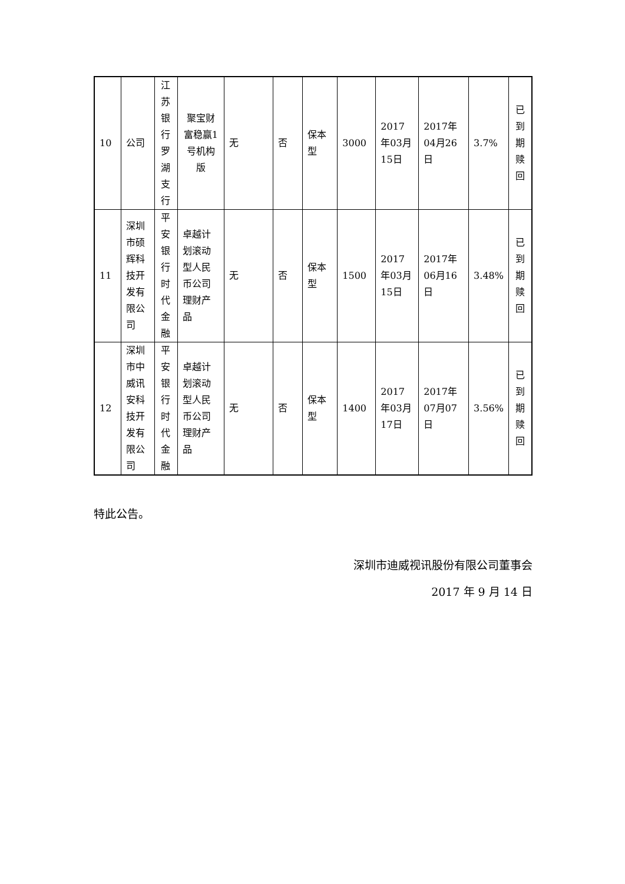| 10 | 公司 | 江苏银行罗湖支行 | 聚宝财富稳赢1号机构版 | 无 | 否 | 保本型 | 3000 | 2017年03月15日 | 2017年04月26日 | 3.7% | 已到期赎回 |
| 11 | 深圳市硕辉科技开发有限公司 | 平安银行时代金融 | 卓越计划滚动型人民币公司理财产品 | 无 | 否 | 保本型 | 1500 | 2017年03月15日 | 2017年06月16日 | 3.48% | 已到期赎回 |
| 12 | 深圳市中威讯安科技开发有限公司 | 平安银行时代金融 | 卓越计划滚动型人民币公司理财产品 | 无 | 否 | 保本型 | 1400 | 2017年03月17日 | 2017年07月07日 | 3.56% | 已到期赎回 |
特此公告。
深圳市迪威视讯股份有限公司董事会
2017 年 9 月 14 日